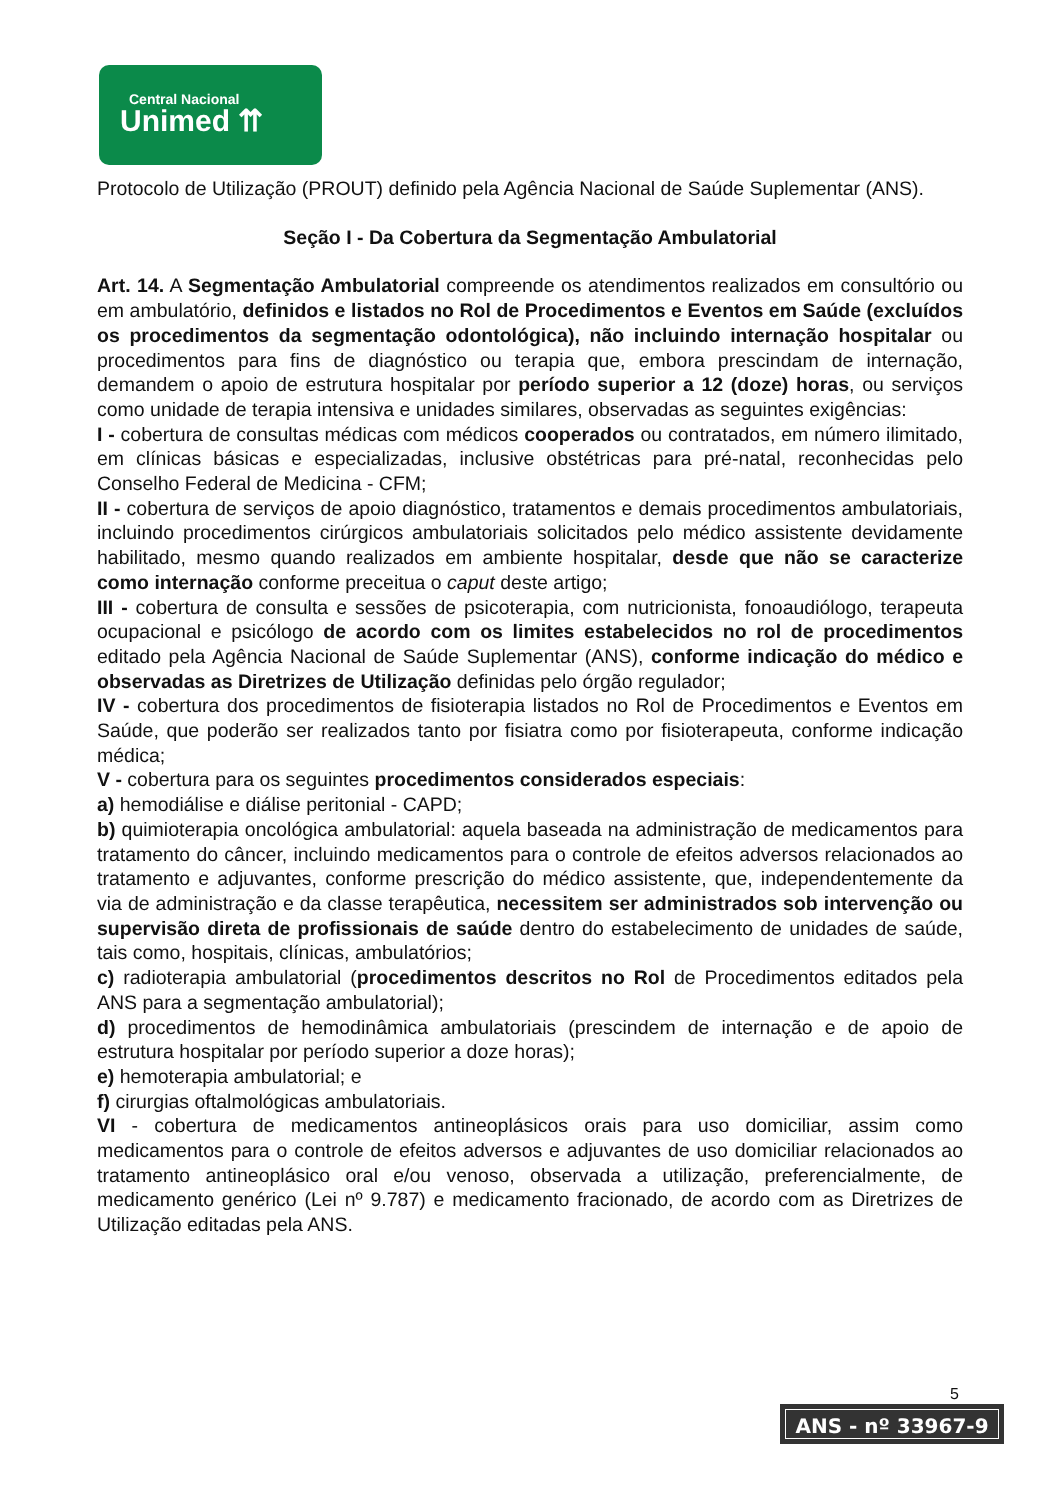Central Nacional
Unimed ⇈
Protocolo de Utilização (PROUT) definido pela Agência Nacional de Saúde Suplementar (ANS).
Seção I - Da Cobertura da Segmentação Ambulatorial
Art. 14. A Segmentação Ambulatorial compreende os atendimentos realizados em consultório ou em ambulatório, definidos e listados no Rol de Procedimentos e Eventos em Saúde (excluídos os procedimentos da segmentação odontológica), não incluindo internação hospitalar ou procedimentos para fins de diagnóstico ou terapia que, embora prescindam de internação, demandem o apoio de estrutura hospitalar por período superior a 12 (doze) horas, ou serviços como unidade de terapia intensiva e unidades similares, observadas as seguintes exigências:
I - cobertura de consultas médicas com médicos cooperados ou contratados, em número ilimitado, em clínicas básicas e especializadas, inclusive obstétricas para pré-natal, reconhecidas pelo Conselho Federal de Medicina - CFM;
II - cobertura de serviços de apoio diagnóstico, tratamentos e demais procedimentos ambulatoriais, incluindo procedimentos cirúrgicos ambulatoriais solicitados pelo médico assistente devidamente habilitado, mesmo quando realizados em ambiente hospitalar, desde que não se caracterize como internação conforme preceitua o caput deste artigo;
III - cobertura de consulta e sessões de psicoterapia, com nutricionista, fonoaudiólogo, terapeuta ocupacional e psicólogo de acordo com os limites estabelecidos no rol de procedimentos editado pela Agência Nacional de Saúde Suplementar (ANS), conforme indicação do médico e observadas as Diretrizes de Utilização definidas pelo órgão regulador;
IV - cobertura dos procedimentos de fisioterapia listados no Rol de Procedimentos e Eventos em Saúde, que poderão ser realizados tanto por fisiatra como por fisioterapeuta, conforme indicação médica;
V - cobertura para os seguintes procedimentos considerados especiais:
a) hemodiálise e diálise peritonial - CAPD;
b) quimioterapia oncológica ambulatorial: aquela baseada na administração de medicamentos para tratamento do câncer, incluindo medicamentos para o controle de efeitos adversos relacionados ao tratamento e adjuvantes, conforme prescrição do médico assistente, que, independentemente da via de administração e da classe terapêutica, necessitem ser administrados sob intervenção ou supervisão direta de profissionais de saúde dentro do estabelecimento de unidades de saúde, tais como, hospitais, clínicas, ambulatórios;
c) radioterapia ambulatorial (procedimentos descritos no Rol de Procedimentos editados pela ANS para a segmentação ambulatorial);
d) procedimentos de hemodinâmica ambulatoriais (prescindem de internação e de apoio de estrutura hospitalar por período superior a doze horas);
e) hemoterapia ambulatorial; e
f) cirurgias oftalmológicas ambulatoriais.
VI - cobertura de medicamentos antineoplásicos orais para uso domiciliar, assim como medicamentos para o controle de efeitos adversos e adjuvantes de uso domiciliar relacionados ao tratamento antineoplásico oral e/ou venoso, observada a utilização, preferencialmente, de medicamento genérico (Lei nº 9.787) e medicamento fracionado, de acordo com as Diretrizes de Utilização editadas pela ANS.
5
ANS - nº 33967-9